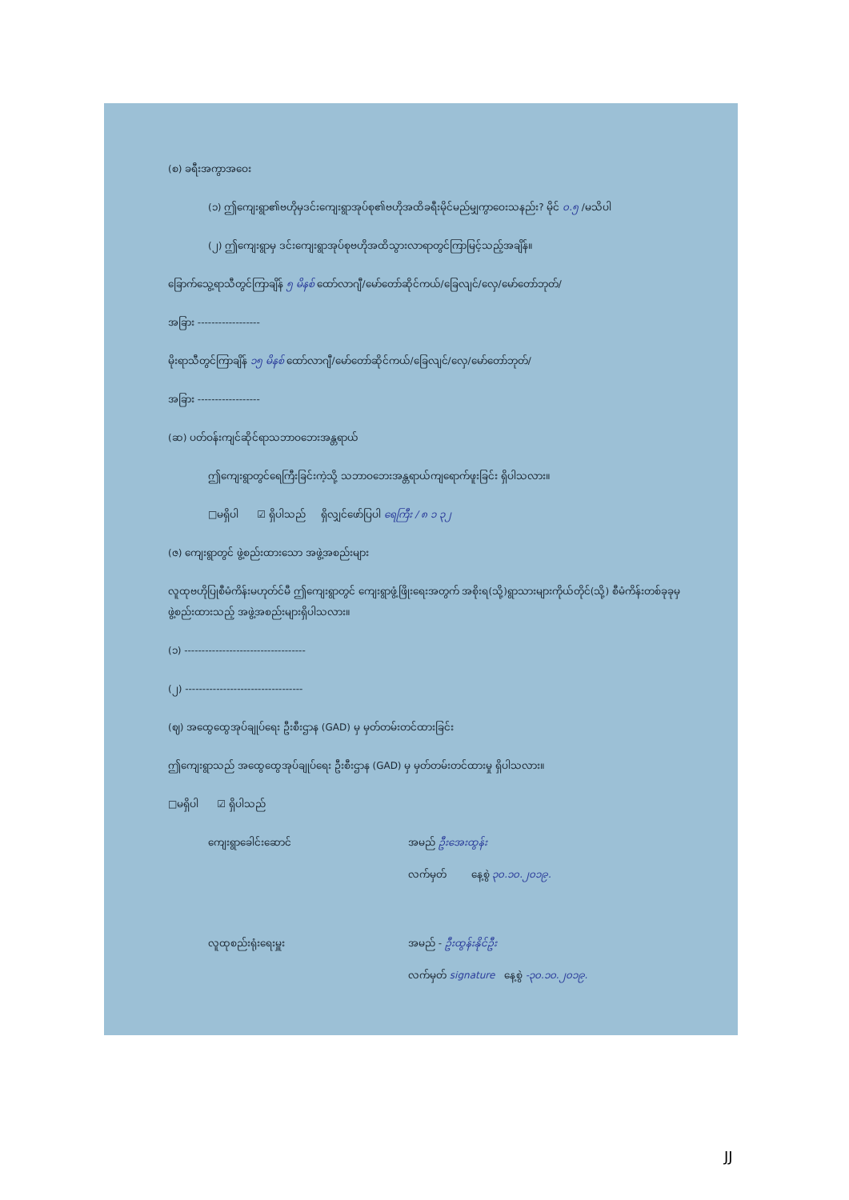(စ) ခရီးအကွာအဝေး
(၁) ဤကျေးရွာ၏ဗဟိုမှဒင်းကျေးရွာအုပ်စု၏ဗဟိုအထိခရီးမိုင်မည်မျှကွာဝေးသနည်း? မိုင် ၀.၅ /မသိပါ
(၂) ဤကျေးရွာမှ ဒင်းကျေးရွာအုပ်စုဗဟိုအထိသွားလာရာတွင်ကြာမြင့်သည့်အချိန်။
ခြောက်သွေ့ရာသီတွင်ကြာချိန် ၅ မိနစ် ထော်လာဂျီ/မော်တော်ဆိုင်ကယ်/ခြေလျင်/လှေ/မော်တော်ဘုတ်/
အခြား ------------------
မိုးရာသီတွင်ကြာချိန် ၁၅ မိနစ် ထော်လာဂျီ/မော်တော်ဆိုင်ကယ်/ခြေလျင်/လှေ/မော်တော်ဘုတ်/
အခြား ------------------
(ဆ) ပတ်ဝန်းကျင်ဆိုင်ရာသဘာဝဘေးအန္တရာယ်
ဤကျေးရွာတွင်ရေကြီးခြင်းကဲ့သို့ သဘာဝဘေးအန္တရာယ်ကျရောက်ဖူးခြင်း ရှိပါသလား။
□မရှိပါ ☑ ရှိပါသည် ရှိလျှင်ဖော်ပြပါ ရေကြီး / ၈ ၁ ၃၂
(ဇ) ကျေးရွာတွင် ဖွဲ့စည်းထားသော အဖွဲ့အစည်းများ
လူထုဗဟိုပြုစီမံကိန်းမဟုတ်င်မီ ဤကျေးရွာတွင် ကျေးရွာဖွံ့ဖြိုးရေးအတွက် အစိုးရ(သို့)ရွာသားများကိုယ်တိုင်(သို့) စီမံကိန်းတစ်ခုခုမှ ဖွဲ့စည်းထားသည့် အဖွဲ့အစည်းများရှိပါသလား။
(၁) -----------------------------------
(၂) ----------------------------------
(ဈ) အထွေထွေအုပ်ချုပ်ရေး ဦးစီးဌာန (GAD) မှ မှတ်တမ်းတင်ထားခြင်း
ဤကျေးရွာသည် အထွေထွေအုပ်ချုပ်ရေး ဦးစီးဌာန (GAD) မှ မှတ်တမ်းတင်ထားမှု ရှိပါသလား။
□မရှိပါ ☑ ရှိပါသည်
ကျေးရွာခေါင်းဆောင် အမည် ဦးအေးထွန်း
လက်မှတ် နေ့စွဲ ၃၀.၁၀.၂၀၁၉.
လူထုစည်းရုံးရေးမှူး အမည် - ဦးထွန်းနိုင်ဦး
လက်မှတ် signature နေ့စွဲ -၃၀.၁၀.၂၀၁၉.
JJ